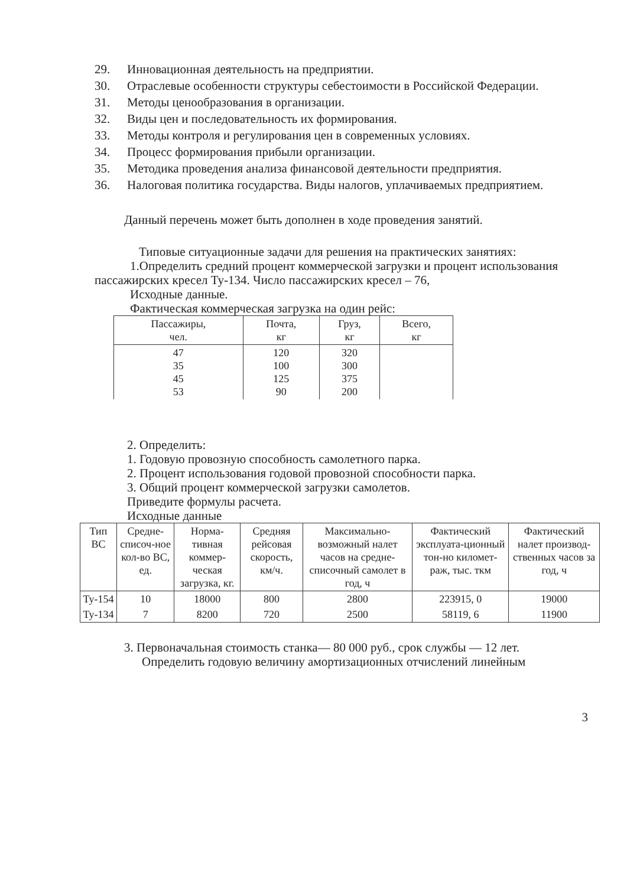29. Инновационная деятельность на предприятии.
30. Отраслевые особенности структуры себестоимости в Российской Федерации.
31. Методы ценообразования в организации.
32. Виды цен и последовательность их формирования.
33. Методы контроля и регулирования цен в современных условиях.
34. Процесс формирования прибыли организации.
35. Методика проведения анализа финансовой деятельности предприятия.
36. Налоговая политика государства. Виды налогов, уплачиваемых предприятием.
Данный перечень может быть дополнен в ходе проведения занятий.
Типовые ситуационные задачи для решения на практических занятиях:
1.Определить средний процент коммерческой загрузки и процент использования пассажирских кресел Ту-134. Число пассажирских кресел – 76,
Исходные данные.
Фактическая коммерческая загрузка на один рейс:
| Пассажиры, чел. | Почта, кг | Груз, кг | Всего, кг |
| --- | --- | --- | --- |
| 47 35 45 53 | 120 100 125 90 | 320 300 375 200 | |
2. Определить:
1. Годовую провозную способность самолетного парка.
2. Процент использования годовой провозной способности парка.
3. Общий процент коммерческой загрузки самолетов.
Приведите формулы расчета.
Исходные данные
| Тип ВС | Средне-списоч-ное кол-во ВС, ед. | Норма-тивная коммер-ческая загрузка, кг. | Средняя рейсовая скорость, км/ч. | Максимально-возможный налет часов на средне-списочный самолет в год, ч | Фактический эксплуата-ционный тон-но километ-раж, тыс. ткм | Фактический налет производ-ственных часов за год, ч |
| --- | --- | --- | --- | --- | --- | --- |
| Ту-154 | 10 | 18000 | 800 | 2800 | 223915, 0 | 19000 |
| Ту-134 | 7 | 8200 | 720 | 2500 | 58119, 6 | 11900 |
3. Первоначальная стоимость станка— 80 000 руб., срок службы — 12 лет.
Определить годовую величину амортизационных отчислений линейным
3